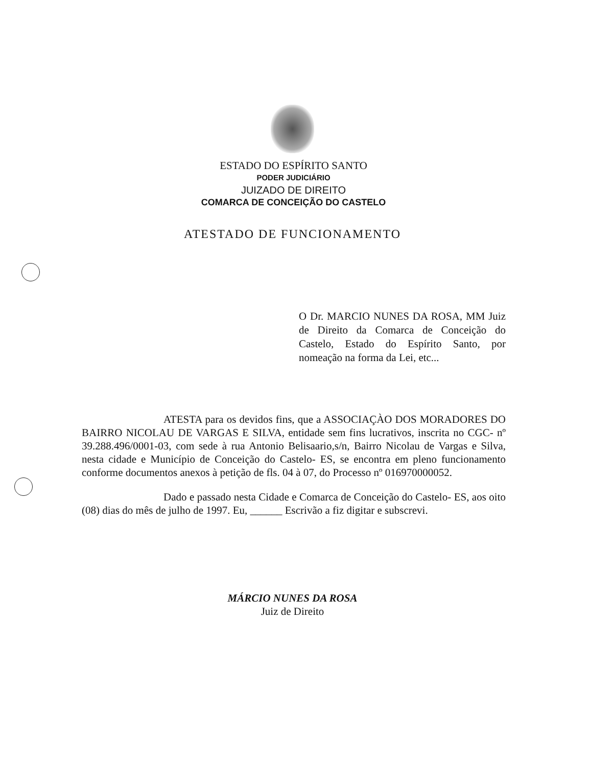ESTADO DO ESPÍRITO SANTO
PODER JUDICIÁRIO
JUIZADO DE DIREITO
COMARCA DE CONCEIÇÃO DO CASTELO
ATESTADO DE FUNCIONAMENTO
O Dr. MARCIO NUNES DA ROSA, MM Juiz de Direito da Comarca de Conceição do Castelo, Estado do Espírito Santo, por nomeação na forma da Lei, etc...
ATESTA para os devidos fins, que a ASSOCIAÇÀO DOS MORADORES DO BAIRRO NICOLAU DE VARGAS E SILVA, entidade sem fins lucrativos, inscrita no CGC- nº 39.288.496/0001-03, com sede à rua Antonio Belisaario,s/n, Bairro Nicolau de Vargas e Silva, nesta cidade e Município de Conceição do Castelo- ES, se encontra em pleno funcionamento conforme documentos anexos à petição de fls. 04 à 07, do Processo nº 016970000052.
Dado e passado nesta Cidade e Comarca de Conceição do Castelo- ES, aos oito (08) dias do mês de julho de 1997. Eu, ______ Escrivão a fiz digitar e subscrevi.
MÁRCIO NUNES DA ROSA
Juiz de Direito